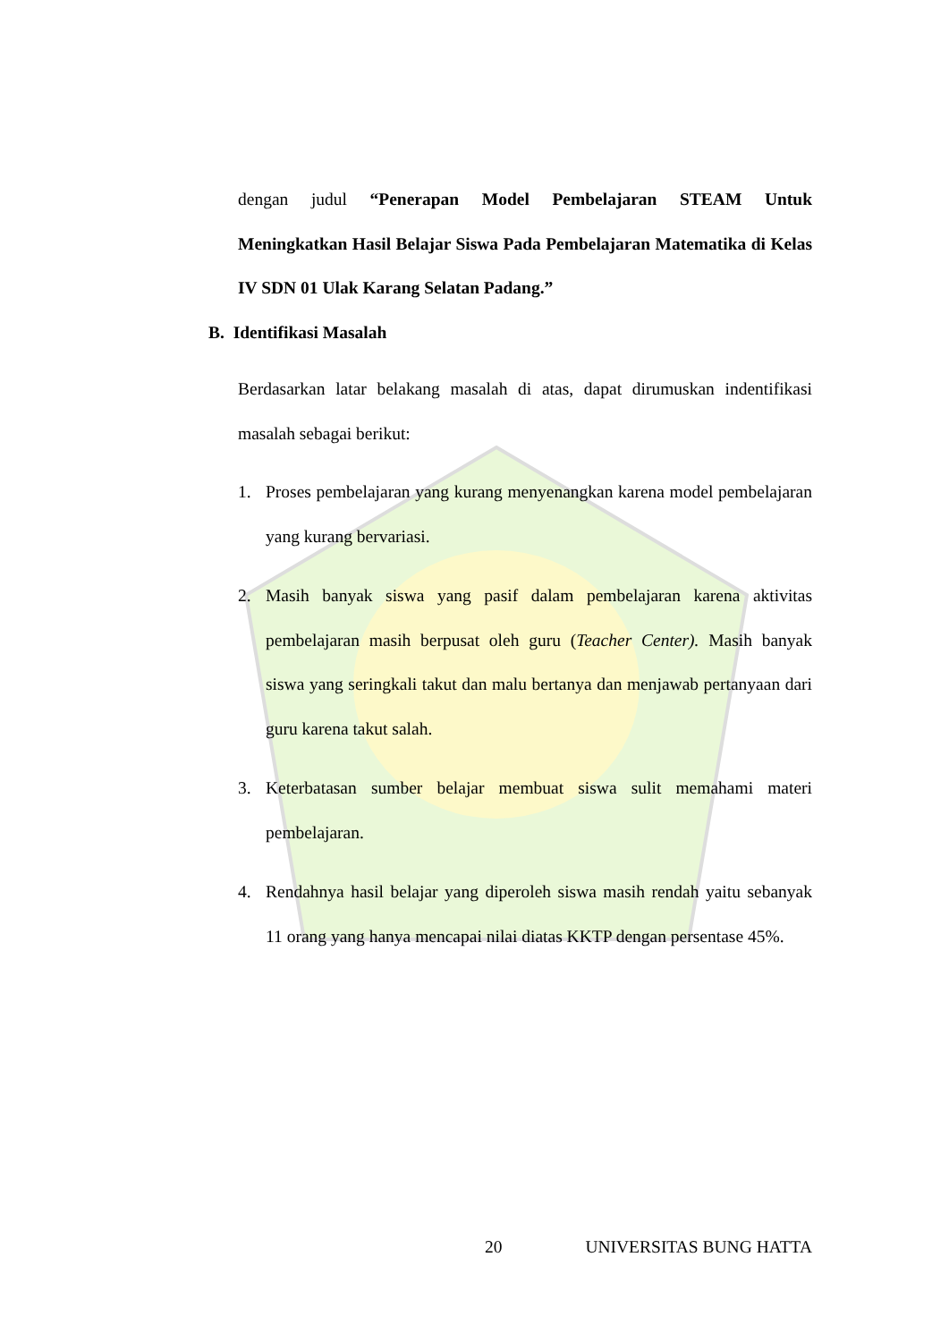dengan judul “Penerapan Model Pembelajaran STEAM Untuk Meningkatkan Hasil Belajar Siswa Pada Pembelajaran Matematika di Kelas IV SDN 01 Ulak Karang Selatan Padang.”
B. Identifikasi Masalah
Berdasarkan latar belakang masalah di atas, dapat dirumuskan indentifikasi masalah sebagai berikut:
1. Proses pembelajaran yang kurang menyenangkan karena model pembelajaran yang kurang bervariasi.
2. Masih banyak siswa yang pasif dalam pembelajaran karena aktivitas pembelajaran masih berpusat oleh guru (Teacher Center). Masih banyak siswa yang seringkali takut dan malu bertanya dan menjawab pertanyaan dari guru karena takut salah.
3. Keterbatasan sumber belajar membuat siswa sulit memahami materi pembelajaran.
4. Rendahnya hasil belajar yang diperoleh siswa masih rendah yaitu sebanyak 11 orang yang hanya mencapai nilai diatas KKTP dengan persentase 45%.
20 UNIVERSITAS BUNG HATTA